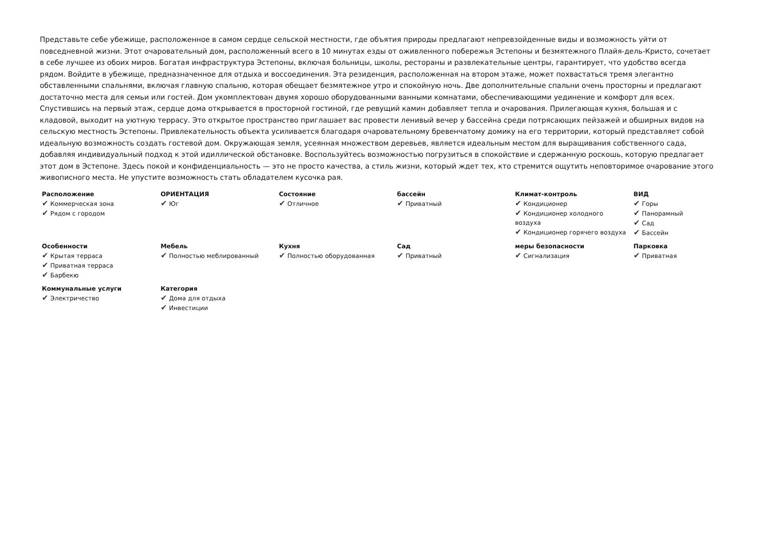Представьте себе убежище, расположенное в самом сердце сельской местности, где объятия природы предлагают непревзойденные виды и возможность уйти от повседневной жизни. Этот очаровательный дом, расположенный всего в 10 минутах езды от оживленного побережья Эстепоны и безмятежного Плайя-дель-Кристо, сочетает в себе лучшее из обоих миров. Богатая инфраструктура Эстепоны, включая больницы, школы, рестораны и развлекательные центры, гарантирует, что удобство всегда рядом. Войдите в убежище, предназначенное для отдыха и воссоединения. Эта резиденция, расположенная на втором этаже, может похвастаться тремя элегантно обставленными спальнями, включая главную спальню, которая обещает безмятежное утро и спокойную ночь. Две дополнительные спальни очень просторны и предлагают достаточно места для семьи или гостей. Дом укомплектован двумя хорошо оборудованными ванными комнатами, обеспечивающими уединение и комфорт для всех. Спустившись на первый этаж, сердце дома открывается в просторной гостиной, где ревущий камин добавляет тепла и очарования. Прилегающая кухня, большая и с кладовой, выходит на уютную террасу. Это открытое пространство приглашает вас провести ленивый вечер у бассейна среди потрясающих пейзажей и обширных видов на сельскую местность Эстепоны. Привлекательность объекта усиливается благодаря очаровательному бревенчатому домику на его территории, который представляет собой идеальную возможность создать гостевой дом. Окружающая земля, усеянная множеством деревьев, является идеальным местом для выращивания собственного сада, добавляя индивидуальный подход к этой идиллической обстановке. Воспользуйтесь возможностью погрузиться в спокойствие и сдержанную роскошь, которую предлагает этот дом в Эстепоне. Здесь покой и конфиденциальность — это не просто качества, а стиль жизни, который ждет тех, кто стремится ощутить неповторимое очарование этого живописного места. Не упустите возможность стать обладателем кусочка рая.
| Расположение ✔ Коммерческая зона ✔ Рядом с городом | ОРИЕНТАЦИЯ ✔ Юг | Состояние ✔ Отличное | бассейн ✔ Приватный | Климат-контроль ✔ Кондиционер ✔ Кондиционер холодного воздуха ✔ Кондиционер горячего воздуха | ВИД ✔ Горы ✔ Панорамный ✔ Сад ✔ Бассейн |
| Особенности ✔ Крытая терраса ✔ Приватная терраса ✔ Барбекю | Мебель ✔ Полностью меблированный | Кухня ✔ Полностью оборудованная | Сад ✔ Приватный | меры безопасности ✔ Сигнализация | Парковка ✔ Приватная |
| Коммунальные услуги ✔ Электричество | Категория ✔ Дома для отдыха ✔ Инвестиции | | | | |